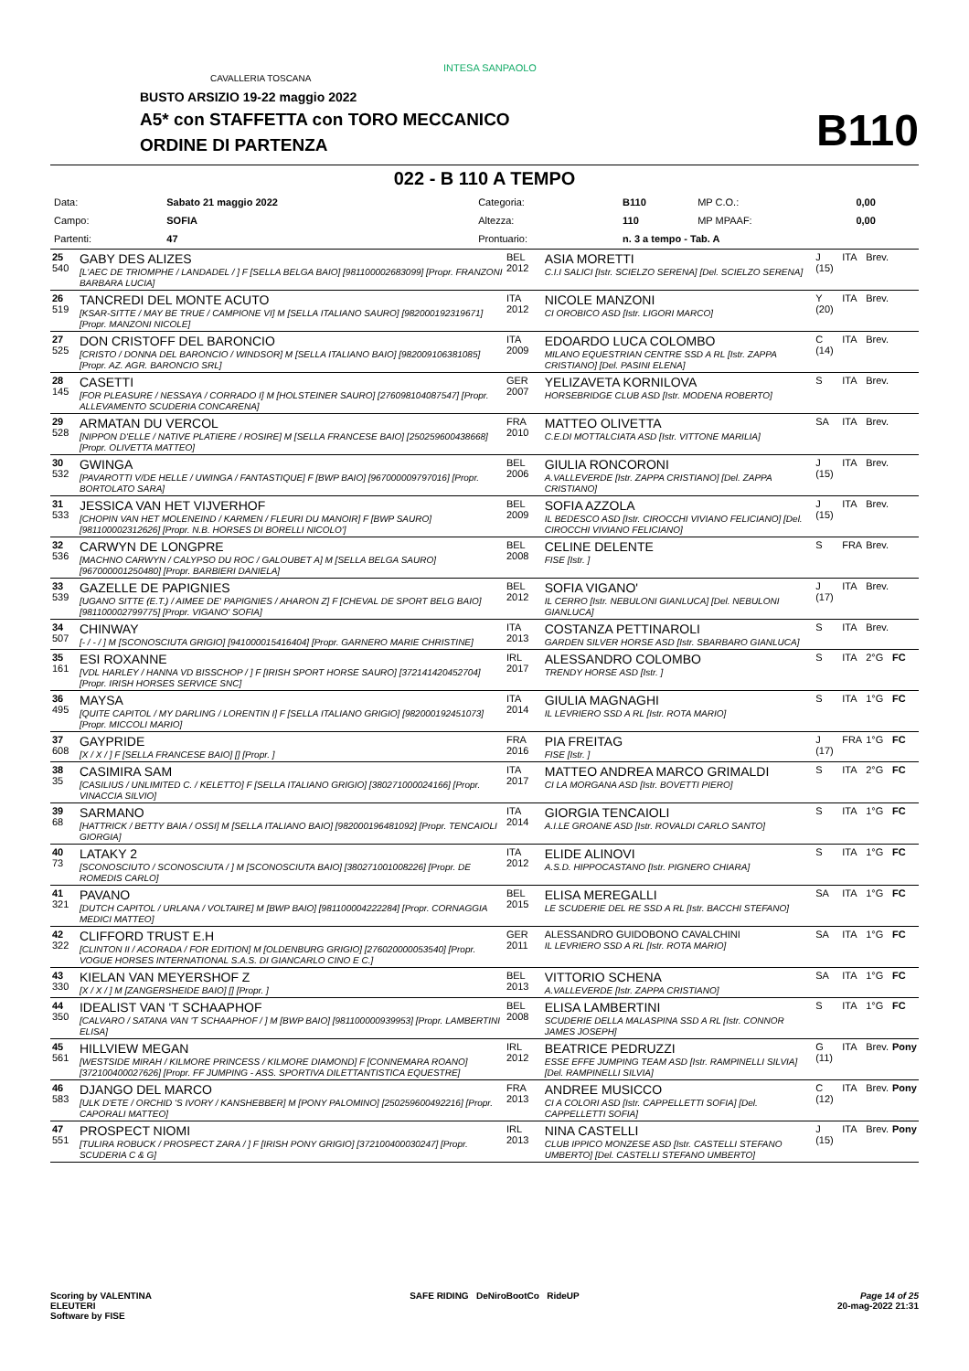BUSTO ARSIZIO 19-22 maggio 2022
A5* con STAFFETTA con TORO MECCANICO
ORDINE DI PARTENZA
CAVALLERIA TOSCANA
INTESA SANPAOLO
B110
022 - B 110 A TEMPO
| Data: | Sabato 21 maggio 2022 | Categoria: | B110 | MP C.O.: | 0,00 |
| Campo: | SOFIA | Altezza: | 110 | MP MPAAF: | 0,00 |
| Partenti: | 47 | Prontuario: | n. 3 a tempo - Tab. A | | |
| 25 540 | GABY DES ALIZES [L'AEC DE TRIOMPHE / LANDADEL / ] F [SELLA BELGA BAIO] [981100002683099] [Propr. FRANZONI BARBARA LUCIA] | BEL 2012 | ASIA MORETTI C.I.I SALICI [Istr. SCIELZO SERENA] [Del. SCIELZO SERENA] | J (15) | ITA | Brev. | |
| 26 519 | TANCREDI DEL MONTE ACUTO [KSAR-SITTE / MAY BE TRUE / CAMPIONE VI] M [SELLA ITALIANO SAURO] [982000192319671] [Propr. MANZONI NICOLE] | ITA 2012 | NICOLE MANZONI CI OROBICO ASD [Istr. LIGORI MARCO] | Y (20) | ITA | Brev. | |
| 27 525 | DON CRISTOFF DEL BARONCIO [CRISTO / DONNA DEL BARONCIO / WINDSOR] M [SELLA ITALIANO BAIO] [982009106381085] [Propr. AZ. AGR. BARONCIO SRL] | ITA 2009 | EDOARDO LUCA COLOMBO MILANO EQUESTRIAN CENTRE SSD A RL [Istr. ZAPPA CRISTIANO] [Del. PASINI ELENA] | C (14) | ITA | Brev. | |
| 28 145 | CASETTI [FOR PLEASURE / NESSAYA / CORRADO I] M [HOLSTEINER SAURO] [276098104087547] [Propr. ALLEVAMENTO SCUDERIA CONCARENA] | GER 2007 | YELIZAVETA KORNILOVA HORSEBRIDGE CLUB ASD [Istr. MODENA ROBERTO] | S | ITA | Brev. | |
| 29 528 | ARMATAN DU VERCOL [NIPPON D'ELLE / NATIVE PLATIERE / ROSIRE] M [SELLA FRANCESE BAIO] [250259600438668] [Propr. OLIVETTA MATTEO] | FRA 2010 | MATTEO OLIVETTA C.E.DI MOTTALCIATA ASD [Istr. VITTONE MARILIA] | SA | ITA | Brev. | |
| 30 532 | GWINGA [PAVAROTTI V/DE HELLE / UWINGA / FANTASTIQUE] F [BWP BAIO] [967000009797016] [Propr. BORTOLATO SARA] | BEL 2006 | GIULIA RONCORONI A.VALLEVERDE [Istr. ZAPPA CRISTIANO] [Del. ZAPPA CRISTIANO] | J (15) | ITA | Brev. | |
| 31 533 | JESSICA VAN HET VIJVERHOF [CHOPIN VAN HET MOLENEIND / KARMEN / FLEURI DU MANOIR] F [BWP SAURO] [981100002312626] [Propr. N.B. HORSES DI BORELLI NICOLO'] | BEL 2009 | SOFIA AZZOLA IL BEDESCO ASD [Istr. CIROCCHI VIVIANO FELICIANO] [Del. CIROCCHI VIVIANO FELICIANO] | J (15) | ITA | Brev. | |
| 32 536 | CARWYN DE LONGPRE [MACHNO CARWYN / CALYPSO DU ROC / GALOUBET A] M [SELLA BELGA SAURO] [967000001250480] [Propr. BARBIERI DANIELA] | BEL 2008 | CELINE DELENTE FISE [Istr. ] | S | FRA | Brev. | |
| 33 539 | GAZELLE DE PAPIGNIES [UGANO SITTE (E.T.) / AIMEE DE' PAPIGNIES / AHARON Z] F [CHEVAL DE SPORT BELG BAIO] [981100002799775] [Propr. VIGANO' SOFIA] | BEL 2012 | SOFIA VIGANO' IL CERRO [Istr. NEBULONI GIANLUCA] [Del. NEBULONI GIANLUCA] | J (17) | ITA | Brev. | |
| 34 507 | CHINWAY [- / - / ] M [SCONOSCIUTA GRIGIO] [941000015416404] [Propr. GARNERO MARIE CHRISTINE] | ITA 2013 | COSTANZA PETTINAROLI GARDEN SILVER HORSE ASD [Istr. SBARBARO GIANLUCA] | S | ITA | Brev. | |
| 35 161 | ESI ROXANNE [VDL HARLEY / HANNA VD BISSCHOP / ] F [IRISH SPORT HORSE SAURO] [372141420452704] [Propr. IRISH HORSES SERVICE SNC] | IRL 2017 | ALESSANDRO COLOMBO TRENDY HORSE ASD [Istr. ] | S | ITA | 2°G | FC |
| 36 495 | MAYSA [QUITE CAPITOL / MY DARLING / LORENTIN I] F [SELLA ITALIANO GRIGIO] [982000192451073] [Propr. MICCOLI MARIO] | ITA 2014 | GIULIA MAGNAGHI IL LEVRIERO SSD A RL [Istr. ROTA MARIO] | S | ITA | 1°G | FC |
| 37 608 | GAYPRIDE [X / X / ] F [SELLA FRANCESE BAIO] [] [Propr. ] | FRA 2016 | PIA FREITAG FISE [Istr. ] | J (17) | FRA | 1°G | FC |
| 38 35 | CASIMIRA SAM [CASILIUS / UNLIMITED C. / KELETTO] F [SELLA ITALIANO GRIGIO] [380271000024166] [Propr. VINACCIA SILVIO] | ITA 2017 | MATTEO ANDREA MARCO GRIMALDI CI LA MORGANA ASD [Istr. BOVETTI PIERO] | S | ITA | 2°G | FC |
| 39 68 | SARMANO [HATTRICK / BETTY BAIA / OSSI] M [SELLA ITALIANO BAIO] [982000196481092] [Propr. TENCAIOLI GIORGIA] | ITA 2014 | GIORGIA TENCAIOLI A.I.LE GROANE ASD [Istr. ROVALDI CARLO SANTO] | S | ITA | 1°G | FC |
| 40 73 | LATAKY 2 [SCONOSCIUTO / SCONOSCIUTA / ] M [SCONOSCIUTA BAIO] [380271001008226] [Propr. DE ROMEDIS CARLO] | ITA 2012 | ELIDE ALINOVI A.S.D. HIPPOCASTANO [Istr. PIGNERO CHIARA] | S | ITA | 1°G | FC |
| 41 321 | PAVANO [DUTCH CAPITOL / URLANA / VOLTAIRE] M [BWP BAIO] [981100004222284] [Propr. CORNAGGIA MEDICI MATTEO] | BEL 2015 | ELISA MEREGALLI LE SCUDERIE DEL RE SSD A RL [Istr. BACCHI STEFANO] | SA | ITA | 1°G | FC |
| 42 322 | CLIFFORD TRUST E.H [CLINTON II / ACORADA / FOR EDITION] M [OLDENBURG GRIGIO] [276020000053540] [Propr. VOGUE HORSES INTERNATIONAL S.A.S. DI GIANCARLO CINO E C.] | GER 2011 | ALESSANDRO GUIDOBONO CAVALCHINI IL LEVRIERO SSD A RL [Istr. ROTA MARIO] | SA | ITA | 1°G | FC |
| 43 330 | KIELAN VAN MEYERSHOF Z [X / X / ] M [ZANGERSHEIDE BAIO] [] [Propr. ] | BEL 2013 | VITTORIO SCHENA A.VALLEVERDE [Istr. ZAPPA CRISTIANO] | SA | ITA | 1°G | FC |
| 44 350 | IDEALIST VAN 'T SCHAAPHOF [CALVARO / SATANA VAN 'T SCHAAPHOF / ] M [BWP BAIO] [981100000939953] [Propr. LAMBERTINI ELISA] | BEL 2008 | ELISA LAMBERTINI SCUDERIE DELLA MALASPINA SSD A RL [Istr. CONNOR JAMES JOSEPH] | S | ITA | 1°G | FC |
| 45 561 | HILLVIEW MEGAN [WESTSIDE MIRAH / KILMORE PRINCESS / KILMORE DIAMOND] F [CONNEMARA ROANO] [372100400027626] [Propr. FF JUMPING - ASS. SPORTIVA DILETTANTISTICA EQUESTRE] | IRL 2012 | BEATRICE PEDRUZZI ESSE EFFE JUMPING TEAM ASD [Istr. RAMPINELLI SILVIA] [Del. RAMPINELLI SILVIA] | G (11) | ITA | Brev. | Pony |
| 46 583 | DJANGO DEL MARCO [ULK D'ETE / ORCHID 'S IVORY / KANSHEBBER] M [PONY PALOMINO] [250259600492216] [Propr. CAPORALI MATTEO] | FRA 2013 | ANDREE MUSICCO CI A COLORI ASD [Istr. CAPPELLETTI SOFIA] [Del. CAPPELLETTI SOFIA] | C (12) | ITA | Brev. | Pony |
| 47 551 | PROSPECT NIOMI [TULIRA ROBUCK / PROSPECT ZARA / ] F [IRISH PONY GRIGIO] [372100400030247] [Propr. SCUDERIA C & G] | IRL 2013 | NINA CASTELLI CLUB IPPICO MONZESE ASD [Istr. CASTELLI STEFANO UMBERTO] [Del. CASTELLI STEFANO UMBERTO] | J (15) | ITA | Brev. | Pony |
Scoring by VALENTINA
ELEUTERI
Software by FISE
SAFE RIDING DeNiroBootCo RideUP
Page 14 of 25
20-mag-2022 21:31